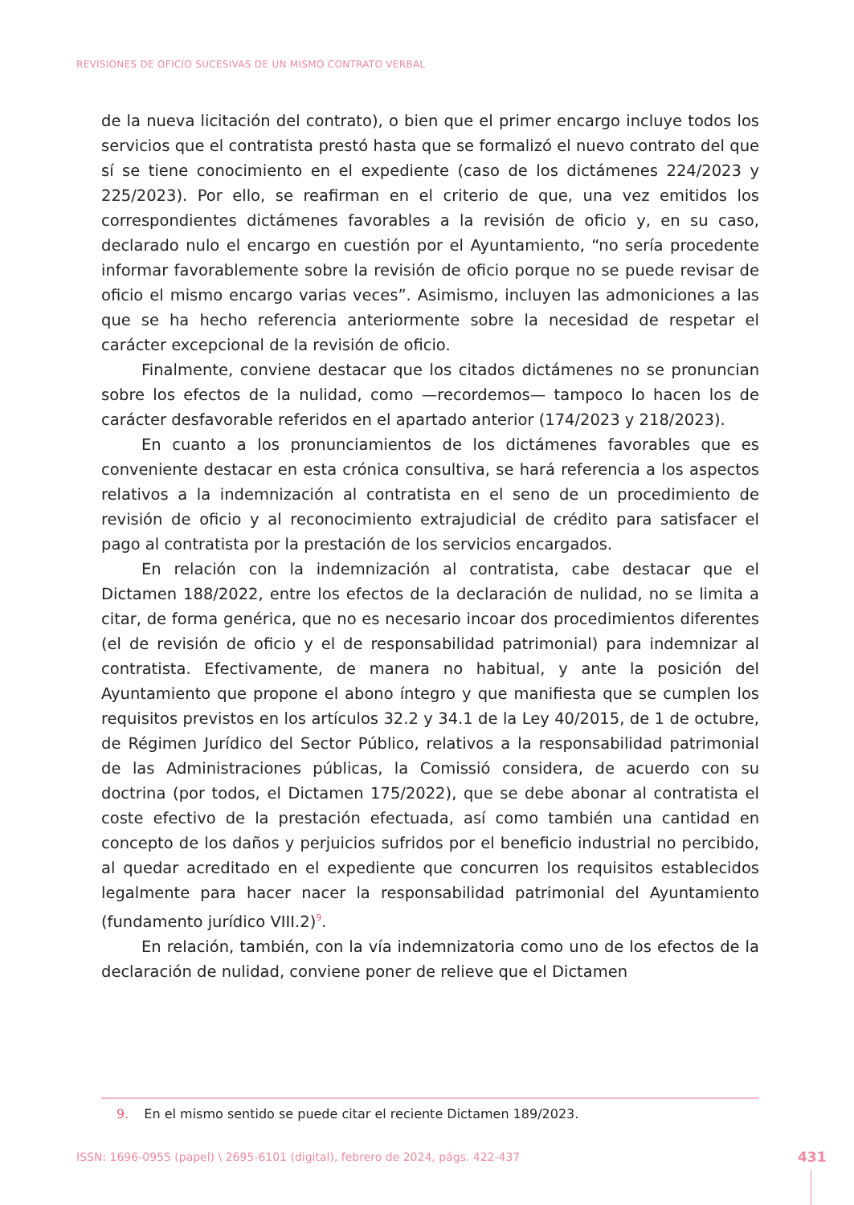REVISIONES DE OFICIO SUCESIVAS DE UN MISMO CONTRATO VERBAL
de la nueva licitación del contrato), o bien que el primer encargo incluye todos los servicios que el contratista prestó hasta que se formalizó el nuevo contrato del que sí se tiene conocimiento en el expediente (caso de los dictámenes 224/2023 y 225/2023). Por ello, se reafirman en el criterio de que, una vez emitidos los correspondientes dictámenes favorables a la revisión de oficio y, en su caso, declarado nulo el encargo en cuestión por el Ayuntamiento, “no sería procedente informar favorablemente sobre la revisión de oficio porque no se puede revisar de oficio el mismo encargo varias veces”. Asimismo, incluyen las admoniciones a las que se ha hecho referencia anteriormente sobre la necesidad de respetar el carácter excepcional de la revisión de oficio.
Finalmente, conviene destacar que los citados dictámenes no se pronuncian sobre los efectos de la nulidad, como —recordemos— tampoco lo hacen los de carácter desfavorable referidos en el apartado anterior (174/2023 y 218/2023).
En cuanto a los pronunciamientos de los dictámenes favorables que es conveniente destacar en esta crónica consultiva, se hará referencia a los aspectos relativos a la indemnización al contratista en el seno de un procedimiento de revisión de oficio y al reconocimiento extrajudicial de crédito para satisfacer el pago al contratista por la prestación de los servicios encargados.
En relación con la indemnización al contratista, cabe destacar que el Dictamen 188/2022, entre los efectos de la declaración de nulidad, no se limita a citar, de forma genérica, que no es necesario incoar dos procedimientos diferentes (el de revisión de oficio y el de responsabilidad patrimonial) para indemnizar al contratista. Efectivamente, de manera no habitual, y ante la posición del Ayuntamiento que propone el abono íntegro y que manifiesta que se cumplen los requisitos previstos en los artículos 32.2 y 34.1 de la Ley 40/2015, de 1 de octubre, de Régimen Jurídico del Sector Público, relativos a la responsabilidad patrimonial de las Administraciones públicas, la Comissió considera, de acuerdo con su doctrina (por todos, el Dictamen 175/2022), que se debe abonar al contratista el coste efectivo de la prestación efectuada, así como también una cantidad en concepto de los daños y perjuicios sufridos por el beneficio industrial no percibido, al quedar acreditado en el expediente que concurren los requisitos establecidos legalmente para hacer nacer la responsabilidad patrimonial del Ayuntamiento (fundamento jurídico VIII.2)<sup>9</sup>.
En relación, también, con la vía indemnizatoria como uno de los efectos de la declaración de nulidad, conviene poner de relieve que el Dictamen
9. En el mismo sentido se puede citar el reciente Dictamen 189/2023.
ISSN: 1696-0955 (papel) \ 2695-6101 (digital), febrero de 2024, págs. 422-437
431